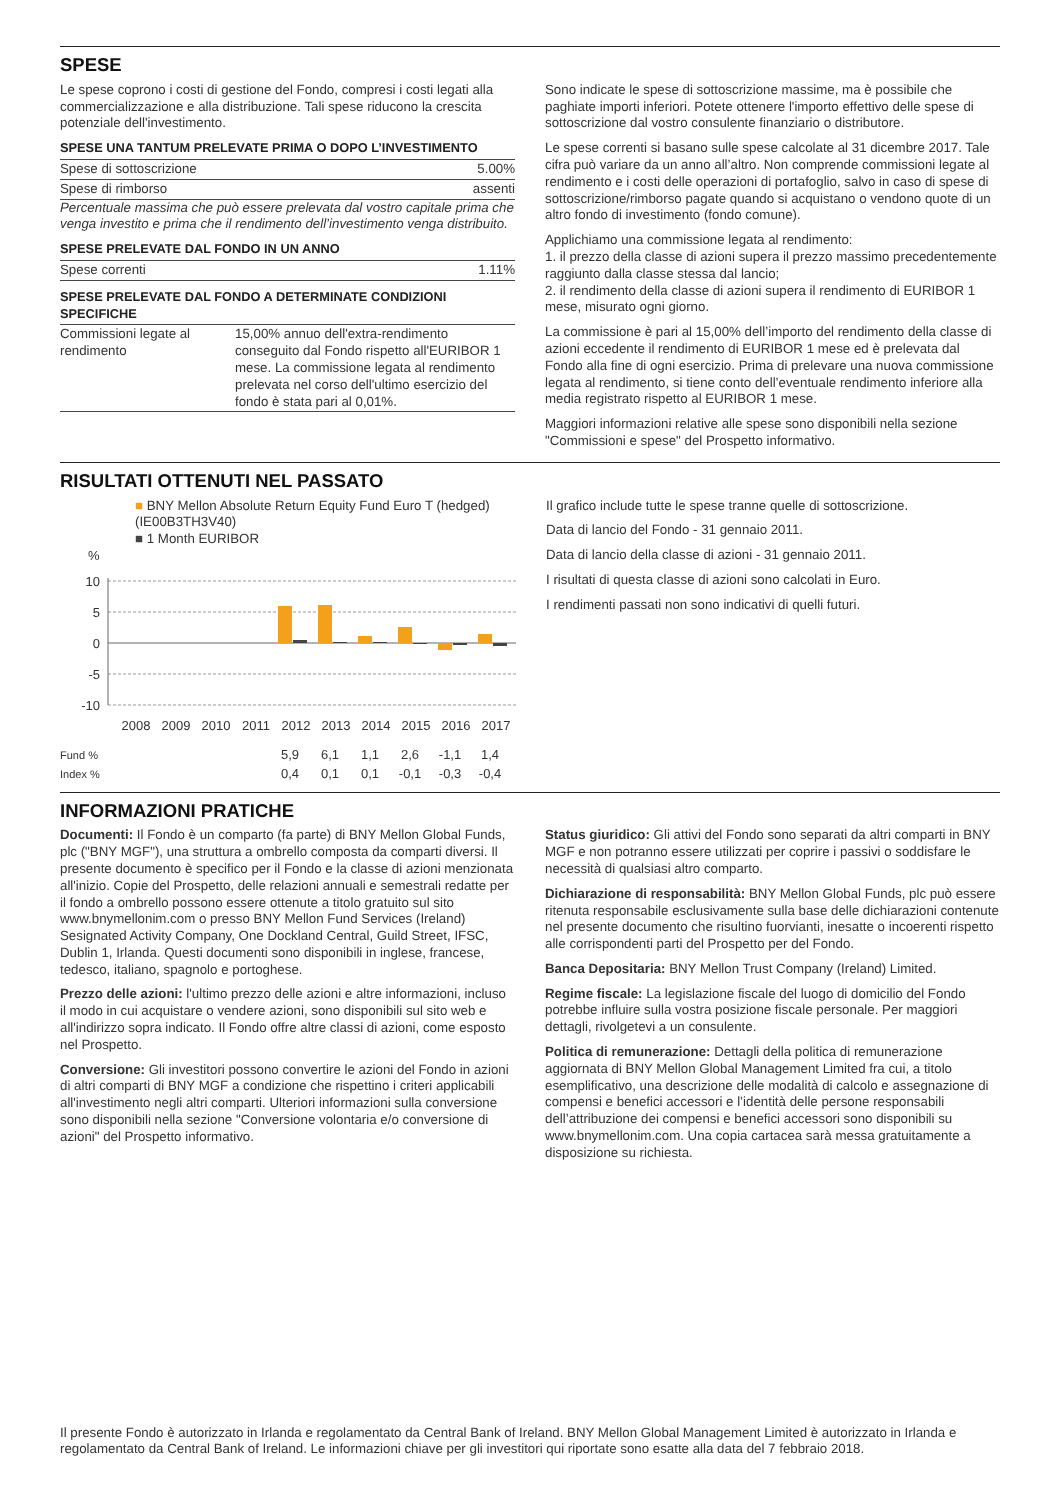SPESE
Le spese coprono i costi di gestione del Fondo, compresi i costi legati alla commercializzazione e alla distribuzione. Tali spese riducono la crescita potenziale dell'investimento.
SPESE UNA TANTUM PRELEVATE PRIMA O DOPO L’INVESTIMENTO
| Spese di sottoscrizione | 5.00% |
| Spese di rimborso | assenti |
Percentuale massima che può essere prelevata dal vostro capitale prima che venga investito e prima che il rendimento dell’investimento venga distribuito.
SPESE PRELEVATE DAL FONDO IN UN ANNO
| Spese correnti | 1.11% |
SPESE PRELEVATE DAL FONDO A DETERMINATE CONDIZIONI SPECIFICHE
| Commissioni legate al rendimento | 15,00% annuo dell'extra-rendimento conseguito dal Fondo rispetto all'EURIBOR 1 mese. La commissione legata al rendimento prelevata nel corso dell'ultimo esercizio del fondo è stata pari al 0,01%. |
Sono indicate le spese di sottoscrizione massime, ma è possibile che paghiate importi inferiori. Potete ottenere l'importo effettivo delle spese di sottoscrizione dal vostro consulente finanziario o distributore.
Le spese correnti si basano sulle spese calcolate al 31 dicembre 2017. Tale cifra può variare da un anno all’altro. Non comprende commissioni legate al rendimento e i costi delle operazioni di portafoglio, salvo in caso di spese di sottoscrizione/rimborso pagate quando si acquistano o vendono quote di un altro fondo di investimento (fondo comune).
Applichiamo una commissione legata al rendimento:
1. il prezzo della classe di azioni supera il prezzo massimo precedentemente raggiunto dalla classe stessa dal lancio;
2. il rendimento della classe di azioni supera il rendimento di EURIBOR 1 mese, misurato ogni giorno.
La commissione è pari al 15,00% dell’importo del rendimento della classe di azioni eccedente il rendimento di EURIBOR 1 mese ed è prelevata dal Fondo alla fine di ogni esercizio. Prima di prelevare una nuova commissione legata al rendimento, si tiene conto dell’eventuale rendimento inferiore alla media registrato rispetto al EURIBOR 1 mese.
Maggiori informazioni relative alle spese sono disponibili nella sezione "Commissioni e spese" del Prospetto informativo.
RISULTATI OTTENUTI NEL PASSATO
■ BNY Mellon Absolute Return Equity Fund Euro T (hedged) (IE00B3TH3V40)
■ 1 Month EURIBOR
%
10
5
0
-5
-10
2008
2009
2010
2011
2012
2013
2014
2015
2016
2017
| Fund % | | | | | 5,9 | 6,1 | 1,1 | 2,6 | -1,1 | 1,4 |
| Index % | | | | | 0,4 | 0,1 | 0,1 | -0,1 | -0,3 | -0,4 |
Il grafico include tutte le spese tranne quelle di sottoscrizione.
Data di lancio del Fondo - 31 gennaio 2011.
Data di lancio della classe di azioni - 31 gennaio 2011.
I risultati di questa classe di azioni sono calcolati in Euro.
I rendimenti passati non sono indicativi di quelli futuri.
INFORMAZIONI PRATICHE
Documenti: Il Fondo è un comparto (fa parte) di BNY Mellon Global Funds, plc ("BNY MGF"), una struttura a ombrello composta da comparti diversi. Il presente documento è specifico per il Fondo e la classe di azioni menzionata all'inizio. Copie del Prospetto, delle relazioni annuali e semestrali redatte per il fondo a ombrello possono essere ottenute a titolo gratuito sul sito www.bnymellonim.com o presso BNY Mellon Fund Services (Ireland) Sesignated Activity Company, One Dockland Central, Guild Street, IFSC, Dublin 1, Irlanda. Questi documenti sono disponibili in inglese, francese, tedesco, italiano, spagnolo e portoghese.
Prezzo delle azioni: l'ultimo prezzo delle azioni e altre informazioni, incluso il modo in cui acquistare o vendere azioni, sono disponibili sul sito web e all'indirizzo sopra indicato. Il Fondo offre altre classi di azioni, come esposto nel Prospetto.
Conversione: Gli investitori possono convertire le azioni del Fondo in azioni di altri comparti di BNY MGF a condizione che rispettino i criteri applicabili all'investimento negli altri comparti. Ulteriori informazioni sulla conversione sono disponibili nella sezione "Conversione volontaria e/o conversione di azioni" del Prospetto informativo.
Status giuridico: Gli attivi del Fondo sono separati da altri comparti in BNY MGF e non potranno essere utilizzati per coprire i passivi o soddisfare le necessità di qualsiasi altro comparto.
Dichiarazione di responsabilità: BNY Mellon Global Funds, plc può essere ritenuta responsabile esclusivamente sulla base delle dichiarazioni contenute nel presente documento che risultino fuorvianti, inesatte o incoerenti rispetto alle corrispondenti parti del Prospetto per del Fondo.
Banca Depositaria: BNY Mellon Trust Company (Ireland) Limited.
Regime fiscale: La legislazione fiscale del luogo di domicilio del Fondo potrebbe influire sulla vostra posizione fiscale personale. Per maggiori dettagli, rivolgetevi a un consulente.
Politica di remunerazione: Dettagli della politica di remunerazione aggiornata di BNY Mellon Global Management Limited fra cui, a titolo esemplificativo, una descrizione delle modalità di calcolo e assegnazione di compensi e benefici accessori e l’identità delle persone responsabili dell’attribuzione dei compensi e benefici accessori sono disponibili su www.bnymellonim.com. Una copia cartacea sarà messa gratuitamente a disposizione su richiesta.
Il presente Fondo è autorizzato in Irlanda e regolamentato da Central Bank of Ireland. BNY Mellon Global Management Limited è autorizzato in Irlanda e regolamentato da Central Bank of Ireland. Le informazioni chiave per gli investitori qui riportate sono esatte alla data del 7 febbraio 2018.